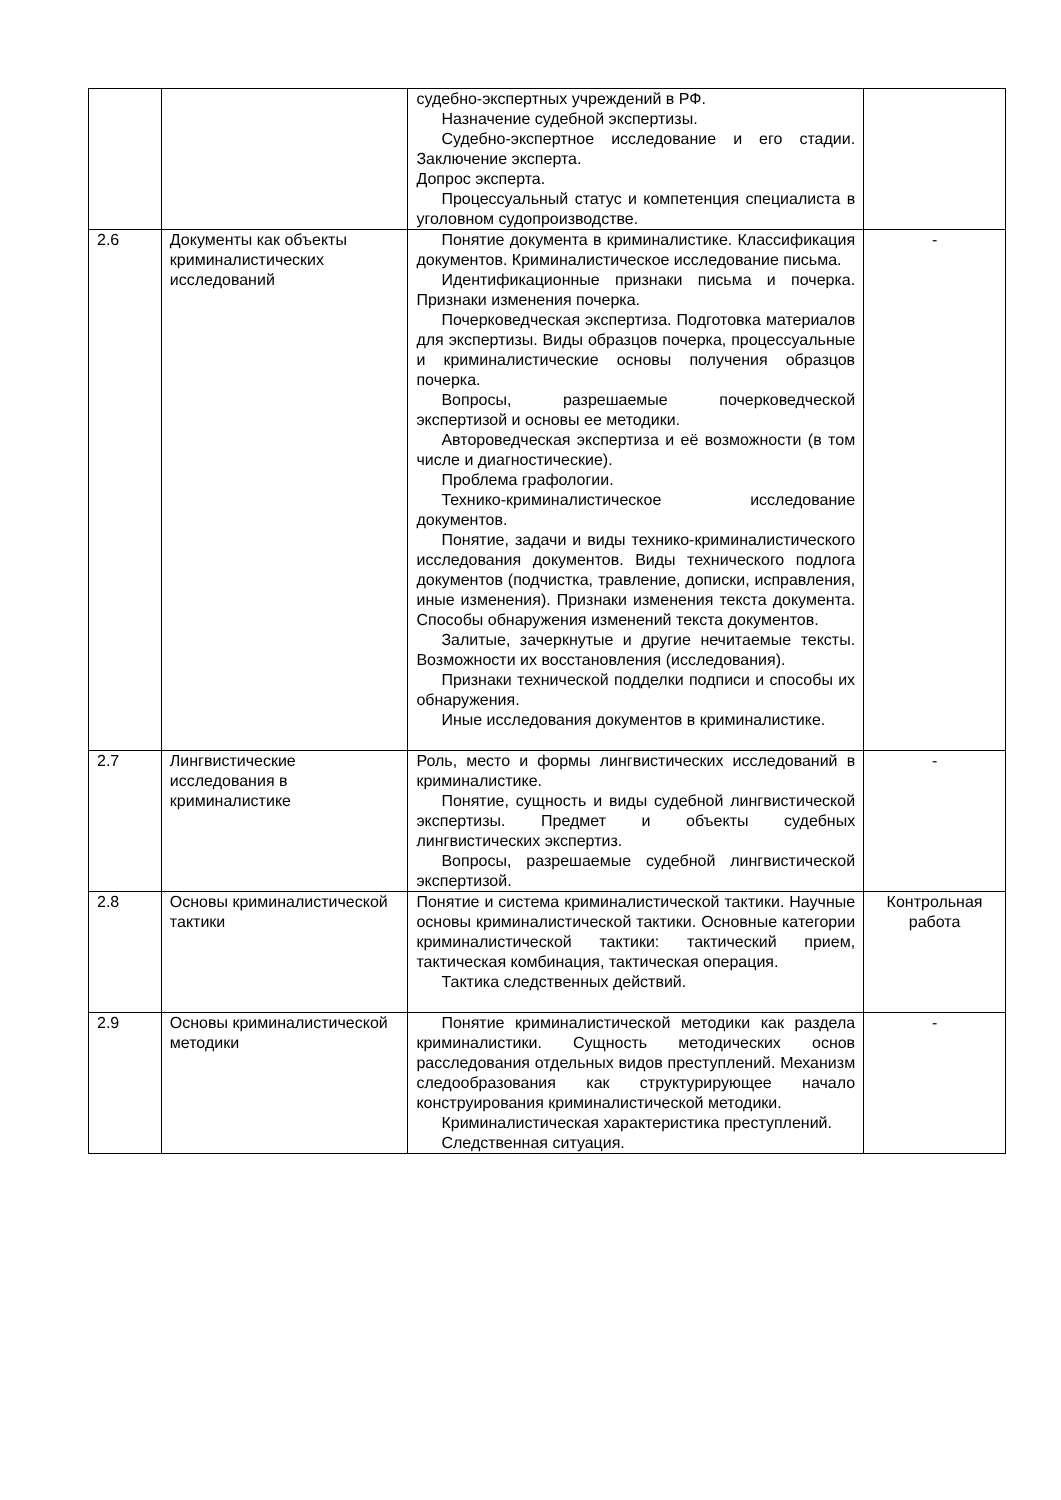| | | судебно-экспертных учреждений в РФ. Назначение судебной экспертизы. Судебно-экспертное исследование и его стадии. Заключение эксперта. Допрос эксперта. Процессуальный статус и компетенция специалиста в уголовном судопроизводстве. | |
| 2.6 | Документы как объекты криминалистических исследований | Понятие документа в криминалистике. Классификация документов. Криминалистическое исследование письма. Идентификационные признаки письма и почерка. Признаки изменения почерка. Почерковедческая экспертиза. Подготовка материалов для экспертизы. Виды образцов почерка, процессуальные и криминалистические основы получения образцов почерка. Вопросы, разрешаемые почерковедческой экспертизой и основы ее методики. Автороведческая экспертиза и её возможности (в том числе и диагностические). Проблема графологии. Технико-криминалистическое исследование документов. Понятие, задачи и виды технико-криминалистического исследования документов. Виды технического подлога документов (подчистка, травление, дописки, исправления, иные изменения). Признаки изменения текста документа. Способы обнаружения изменений текста документов. Залитые, зачеркнутые и другие нечитаемые тексты. Возможности их восстановления (исследования). Признаки технической подделки подписи и способы их обнаружения. Иные исследования документов в криминалистике. | - |
| 2.7 | Лингвистические исследования в криминалистике | Роль, место и формы лингвистических исследований в криминалистике. Понятие, сущность и виды судебной лингвистической экспертизы. Предмет и объекты судебных лингвистических экспертиз. Вопросы, разрешаемые судебной лингвистической экспертизой. | - |
| 2.8 | Основы криминалистической тактики | Понятие и система криминалистической тактики. Научные основы криминалистической тактики. Основные категории криминалистической тактики: тактический прием, тактическая комбинация, тактическая операция. Тактика следственных действий. | Контрольная работа |
| 2.9 | Основы криминалистической методики | Понятие криминалистической методики как раздела криминалистики. Сущность методических основ расследования отдельных видов преступлений. Механизм следообразования как структурирующее начало конструирования криминалистической методики. Криминалистическая характеристика преступлений. Следственная ситуация. | - |